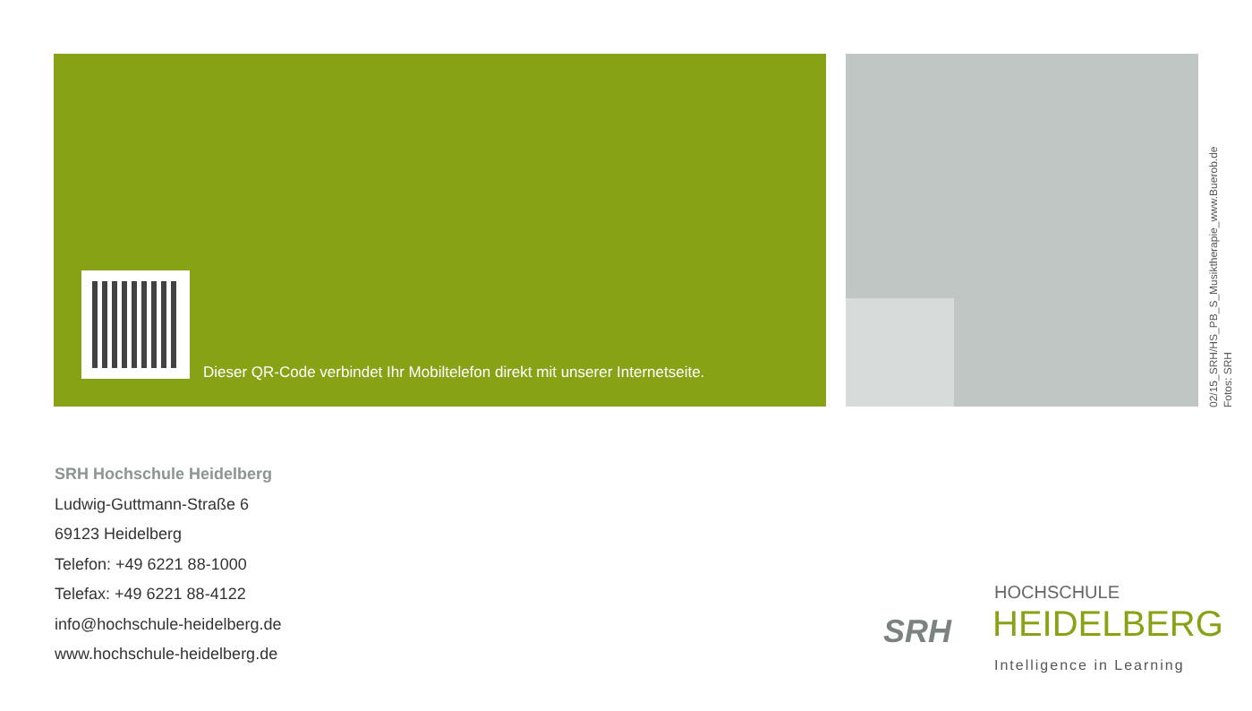Dieser QR-Code verbindet Ihr Mobiltelefon direkt mit unserer Internetseite.
02/15_SRH/HS_PB_S_Musiktherapie_www.Buerob.de
Fotos: SRH
SRH Hochschule Heidelberg
Ludwig-Guttmann-Straße 6
69123 Heidelberg
Telefon: +49 6221 88-1000
Telefax: +49 6221 88-4122
info@hochschule-heidelberg.de
www.hochschule-heidelberg.de
SRH
HOCHSCHULE
HEIDELBERG
Intelligence in Learning